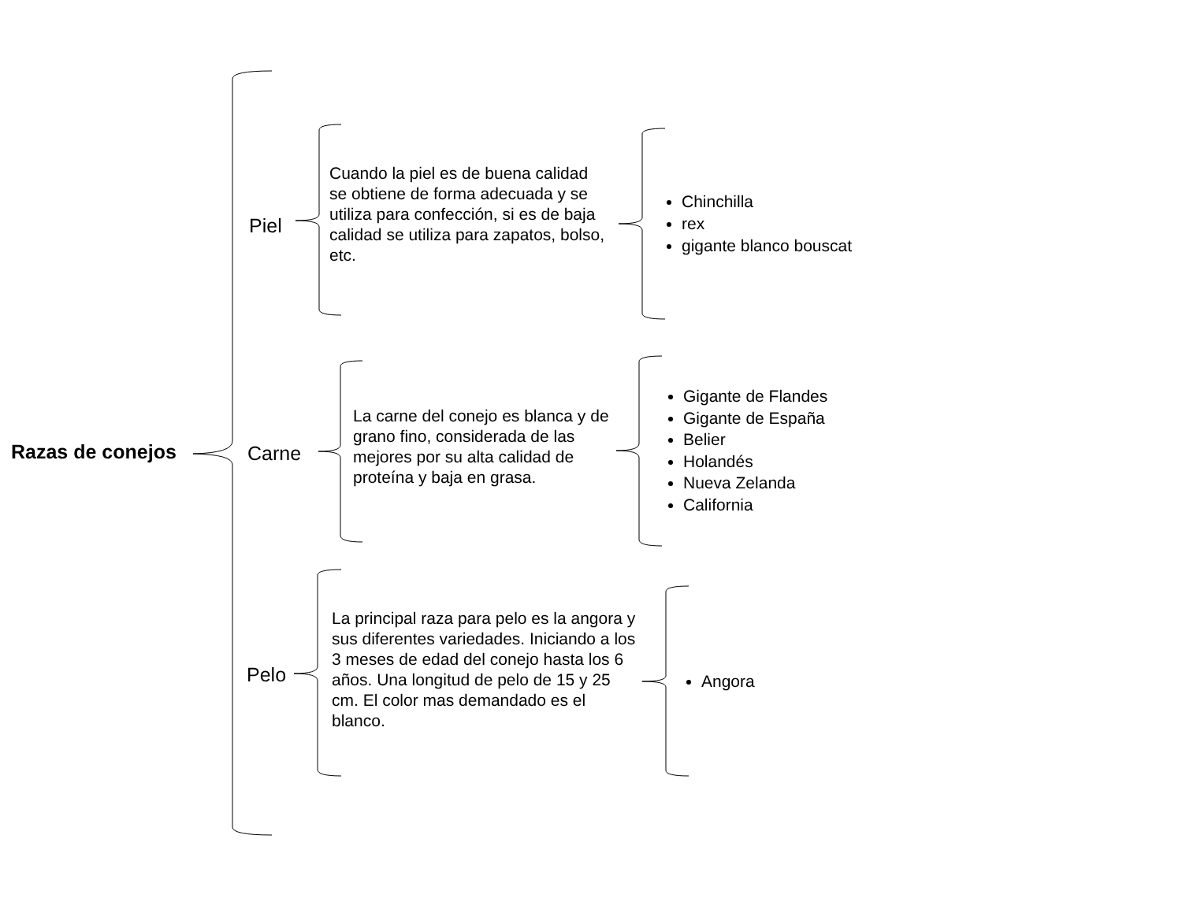Razas de conejos
Piel
Carne
Pelo
Cuando la piel es de buena calidad se obtiene de forma adecuada y se utiliza para confección, si es de baja calidad se utiliza para zapatos, bolso, etc.
La carne del conejo es blanca y de grano fino, considerada de las mejores por su alta calidad de proteína y baja en grasa.
La principal raza para pelo es la angora y sus diferentes variedades. Iniciando a los 3 meses de edad del conejo hasta los 6 años. Una longitud de pelo de 15 y 25 cm. El color mas demandado es el blanco.
Chinchilla
rex
gigante blanco bouscat
Gigante de Flandes
Gigante de España
Belier
Holandés
Nueva Zelanda
California
Angora